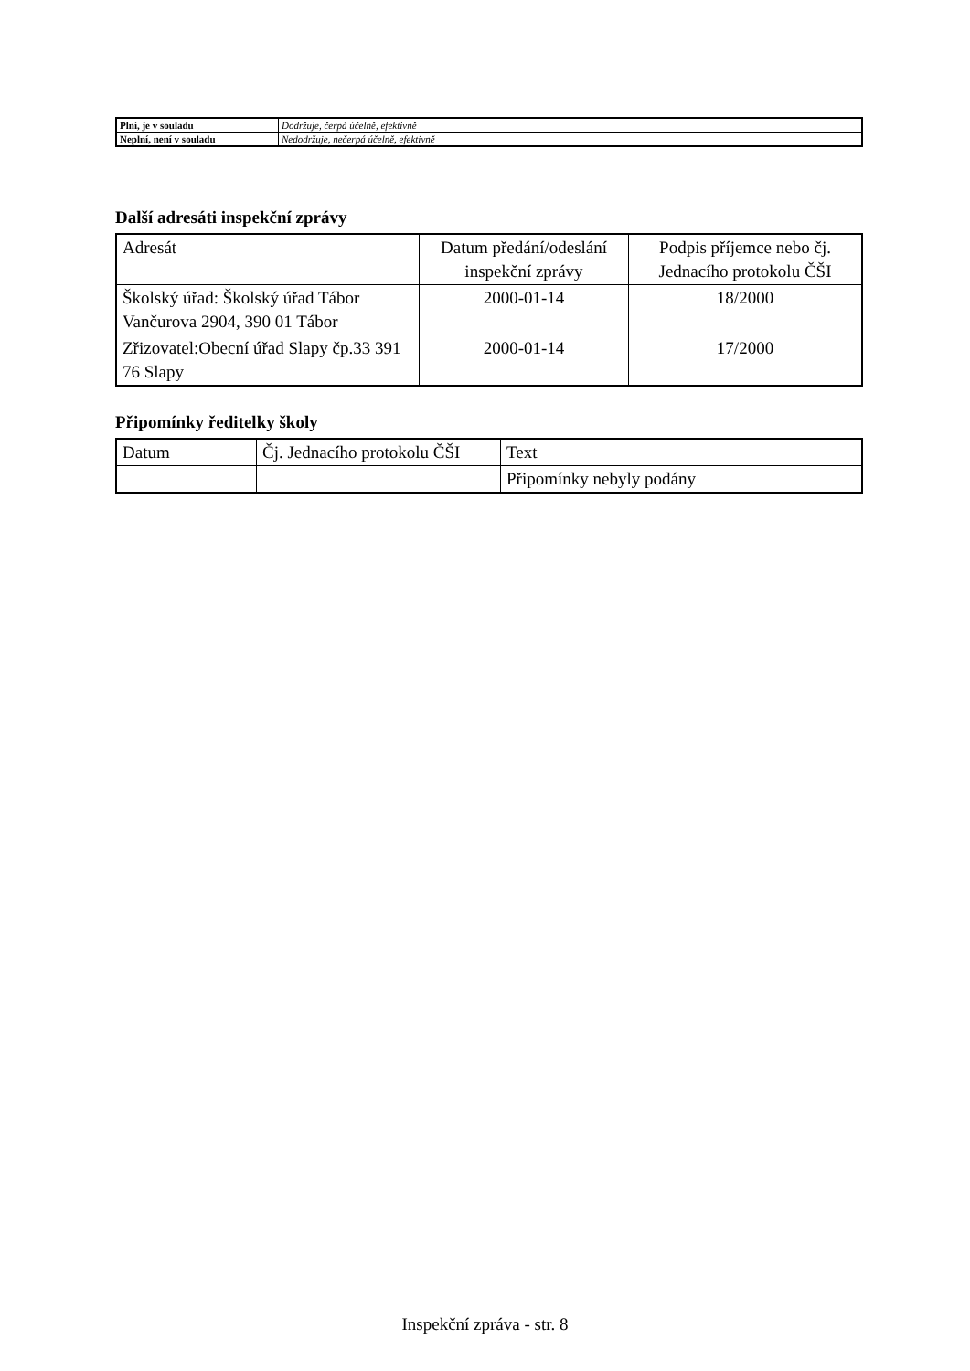| Plní, je v souladu | Dodržuje, čerpá účelně, efektivně |
| Neplní, není v souladu | Nedodržuje, nečerpá účelně, efektivně |
Další adresáti inspekční zprávy
| Adresát | Datum předání/odeslání inspekční zprávy | Podpis příjemce nebo čj. Jednacího protokolu ČŠI |
| --- | --- | --- |
| Školský úřad: Školský úřad Tábor Vančurova 2904, 390 01 Tábor | 2000-01-14 | 18/2000 |
| Zřizovatel:Obecní úřad Slapy čp.33 391 76 Slapy | 2000-01-14 | 17/2000 |
Připomínky ředitelky školy
| Datum | Čj. Jednacího protokolu ČŠI | Text |
| --- | --- | --- |
| | | Připomínky nebyly podány |
Inspekční zpráva - str. 8